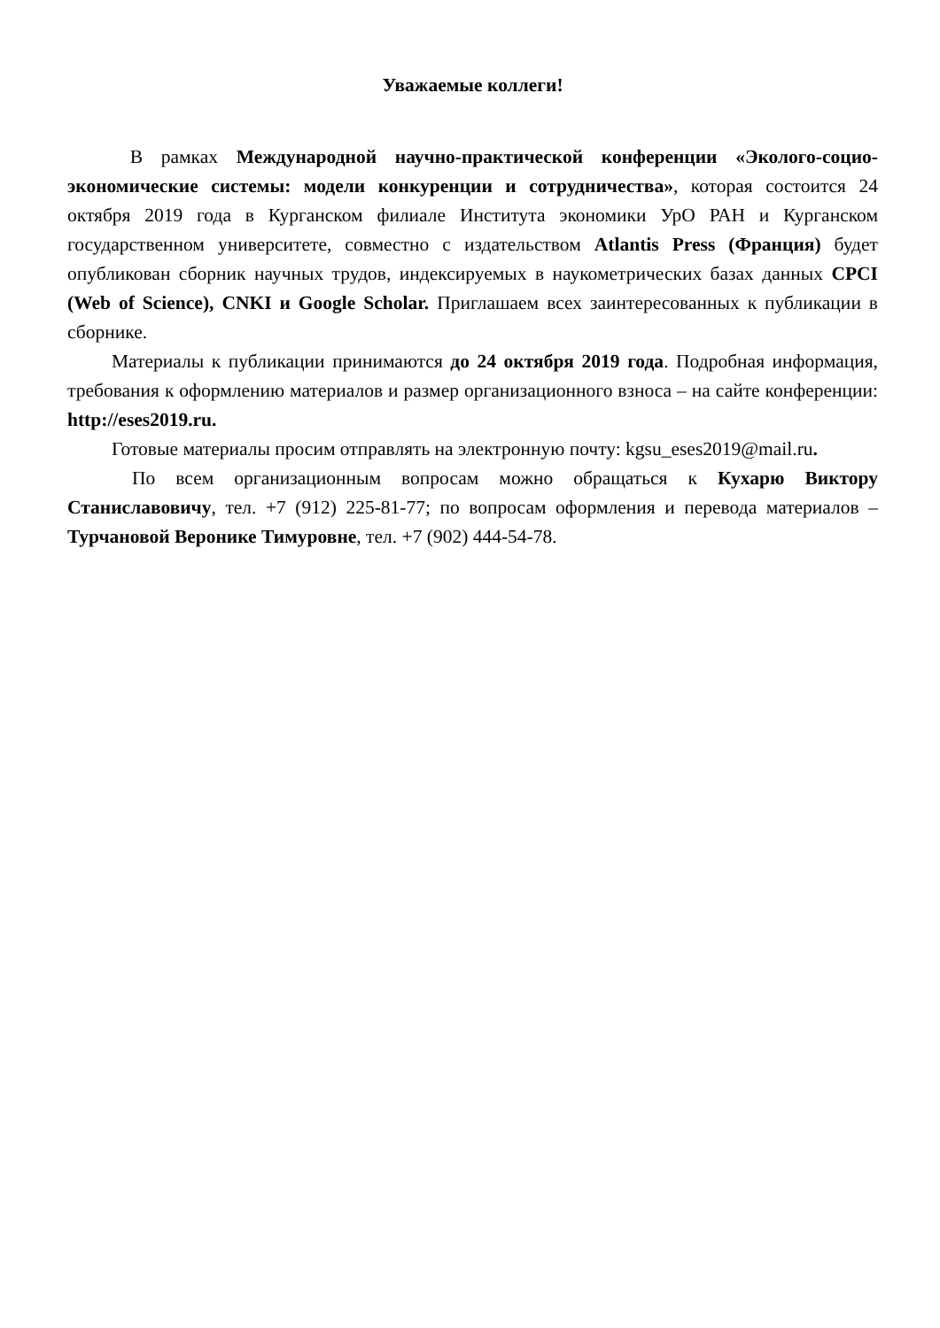Уважаемые коллеги!
В рамках Международной научно-практической конференции «Эколого-социо-экономические системы: модели конкуренции и сотрудничества», которая состоится 24 октября 2019 года в Курганском филиале Института экономики УрО РАН и Курганском государственном университете, совместно с издательством Atlantis Press (Франция) будет опубликован сборник научных трудов, индексируемых в наукометрических базах данных CPCI (Web of Science), CNKI и Google Scholar. Приглашаем всех заинтересованных к публикации в сборнике.
Материалы к публикации принимаются до 24 октября 2019 года. Подробная информация, требования к оформлению материалов и размер организационного взноса – на сайте конференции: http://eses2019.ru.
Готовые материалы просим отправлять на электронную почту: kgsu_eses2019@mail.ru.
По всем организационным вопросам можно обращаться к Кухарю Виктору Станиславовичу, тел. +7 (912) 225-81-77; по вопросам оформления и перевода материалов – Турчановой Веронике Тимуровне, тел. +7 (902) 444-54-78.